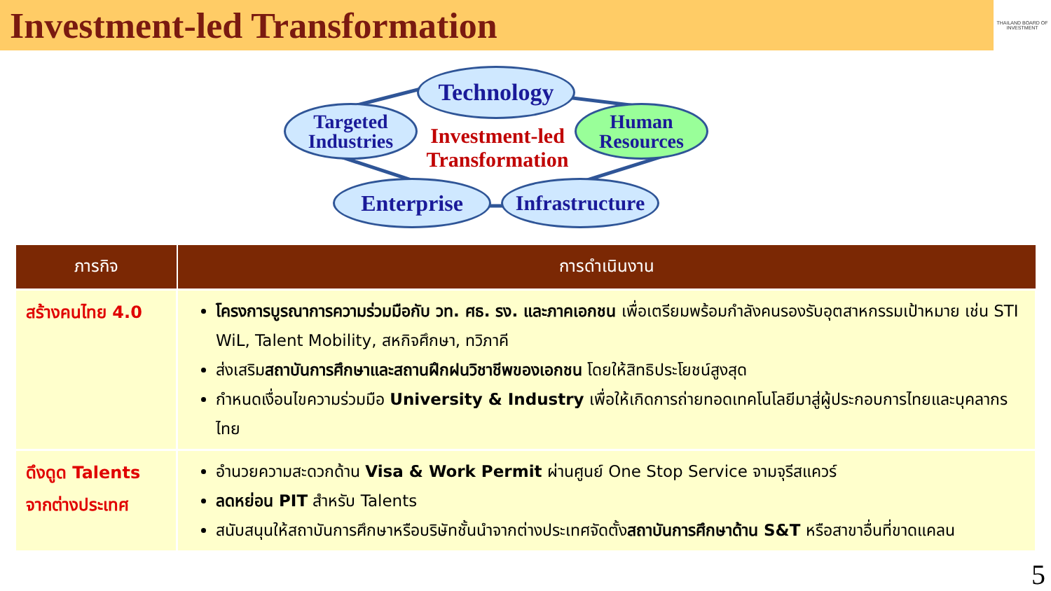Investment-led Transformation
THAILAND BOARD OF INVESTMENT
Technology
Targeted
Industries
Human
Resources
Enterprise
Infrastructure
Investment-led Transformation
| ภารกิจ | การดำเนินงาน |
| --- | --- |
| สร้างคนไทย 4.0 | โครงการบูรณาการความร่วมมือกับ วท. ศธ. รง. และภาคเอกชน เพื่อเตรียมพร้อมกำลังคนรองรับอุตสาหกรรมเป้าหมาย เช่น STI WiL, Talent Mobility, สหกิจศึกษา, ทวิภาคี ส่งเสริม สถาบันการศึกษาและสถานฝึกฝนวิชาชีพของเอกชน โดยให้สิทธิประโยชน์สูงสุด กำหนดเงื่อนไขความร่วมมือ University & Industry เพื่อให้เกิดการถ่ายทอดเทคโนโลยีมาสู่ผู้ประกอบการไทยและบุคลากรไทย |
| ดึงดูด Talents จากต่างประเทศ | อำนวยความสะดวกด้าน Visa & Work Permit ผ่านศูนย์ One Stop Service จามจุรีสแควร์ ลดหย่อน PIT สำหรับ Talents สนับสนุนให้สถาบันการศึกษาหรือบริษัทชั้นนำจากต่างประเทศจัดตั้ง สถาบันการศึกษาด้าน S&T หรือสาขาอื่นที่ขาดแคลน |
5